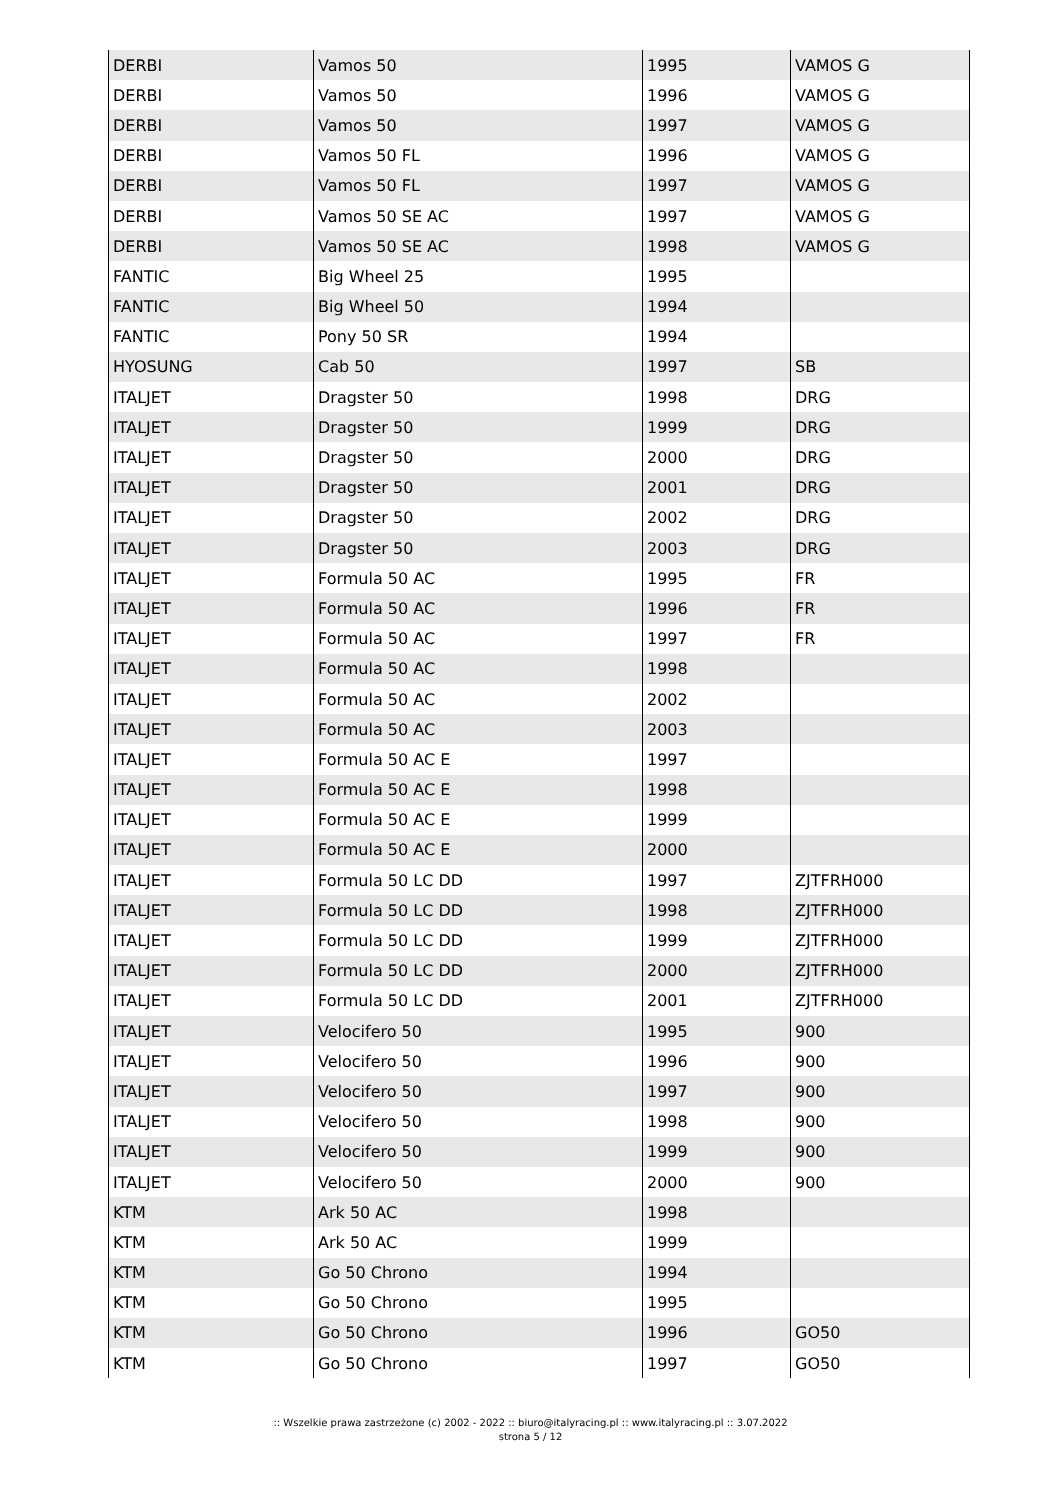| DERBI | Vamos 50 | 1995 | VAMOS G |
| DERBI | Vamos 50 | 1996 | VAMOS G |
| DERBI | Vamos 50 | 1997 | VAMOS G |
| DERBI | Vamos 50 FL | 1996 | VAMOS G |
| DERBI | Vamos 50 FL | 1997 | VAMOS G |
| DERBI | Vamos 50 SE AC | 1997 | VAMOS G |
| DERBI | Vamos 50 SE AC | 1998 | VAMOS G |
| FANTIC | Big Wheel 25 | 1995 | |
| FANTIC | Big Wheel 50 | 1994 | |
| FANTIC | Pony 50 SR | 1994 | |
| HYOSUNG | Cab 50 | 1997 | SB |
| ITALJET | Dragster 50 | 1998 | DRG |
| ITALJET | Dragster 50 | 1999 | DRG |
| ITALJET | Dragster 50 | 2000 | DRG |
| ITALJET | Dragster 50 | 2001 | DRG |
| ITALJET | Dragster 50 | 2002 | DRG |
| ITALJET | Dragster 50 | 2003 | DRG |
| ITALJET | Formula 50 AC | 1995 | FR |
| ITALJET | Formula 50 AC | 1996 | FR |
| ITALJET | Formula 50 AC | 1997 | FR |
| ITALJET | Formula 50 AC | 1998 | |
| ITALJET | Formula 50 AC | 2002 | |
| ITALJET | Formula 50 AC | 2003 | |
| ITALJET | Formula 50 AC E | 1997 | |
| ITALJET | Formula 50 AC E | 1998 | |
| ITALJET | Formula 50 AC E | 1999 | |
| ITALJET | Formula 50 AC E | 2000 | |
| ITALJET | Formula 50 LC DD | 1997 | ZJTFRH000 |
| ITALJET | Formula 50 LC DD | 1998 | ZJTFRH000 |
| ITALJET | Formula 50 LC DD | 1999 | ZJTFRH000 |
| ITALJET | Formula 50 LC DD | 2000 | ZJTFRH000 |
| ITALJET | Formula 50 LC DD | 2001 | ZJTFRH000 |
| ITALJET | Velocifero 50 | 1995 | 900 |
| ITALJET | Velocifero 50 | 1996 | 900 |
| ITALJET | Velocifero 50 | 1997 | 900 |
| ITALJET | Velocifero 50 | 1998 | 900 |
| ITALJET | Velocifero 50 | 1999 | 900 |
| ITALJET | Velocifero 50 | 2000 | 900 |
| KTM | Ark 50 AC | 1998 | |
| KTM | Ark 50 AC | 1999 | |
| KTM | Go 50 Chrono | 1994 | |
| KTM | Go 50 Chrono | 1995 | |
| KTM | Go 50 Chrono | 1996 | GO50 |
| KTM | Go 50 Chrono | 1997 | GO50 |
:: Wszelkie prawa zastrzeżone (c) 2002 - 2022 :: biuro@italyracing.pl :: www.italyracing.pl :: 3.07.2022
strona 5 / 12